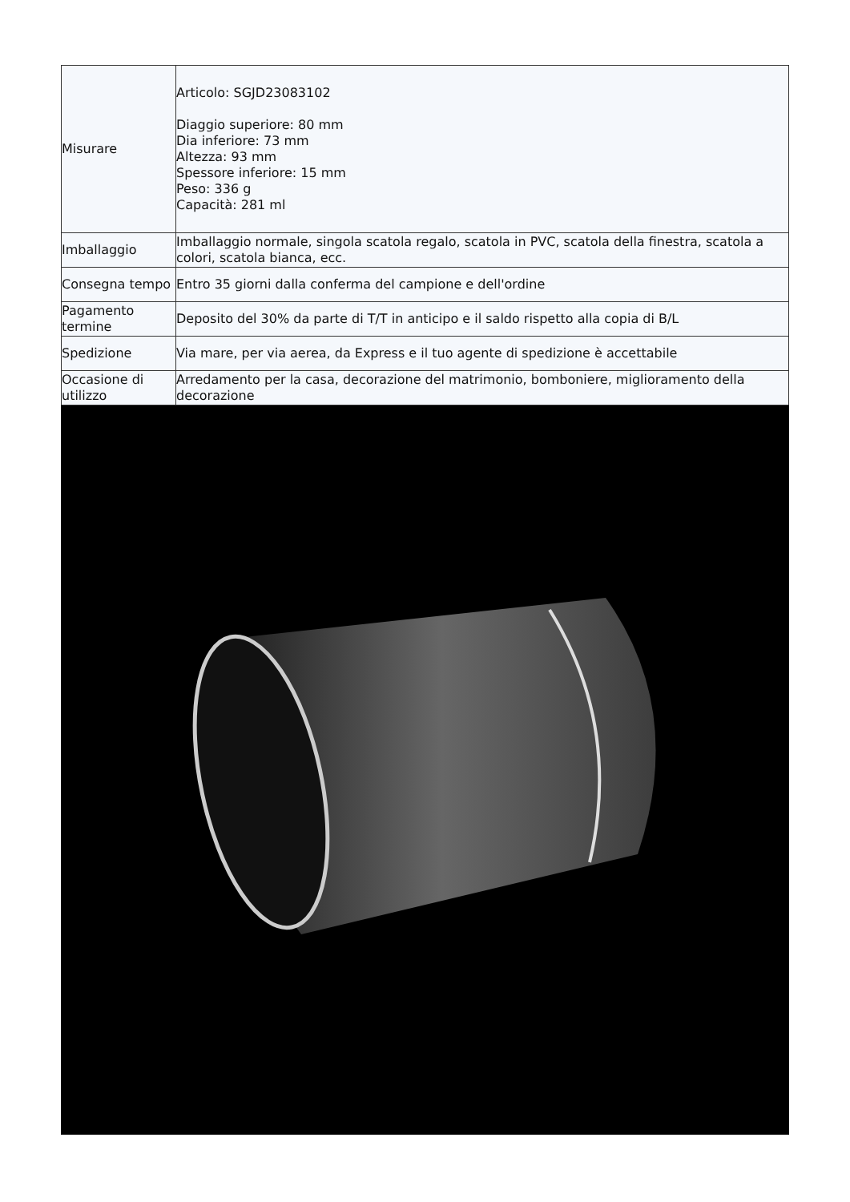| Misurare | Articolo: SGJD23083102 Diaggio superiore: 80 mm Dia inferiore: 73 mm Altezza: 93 mm Spessore inferiore: 15 mm Peso: 336 g Capacità: 281 ml |
| Imballaggio | Imballaggio normale, singola scatola regalo, scatola in PVC, scatola della finestra, scatola a colori, scatola bianca, ecc. |
| Consegna tempo | Entro 35 giorni dalla conferma del campione e dell'ordine |
| Pagamento termine | Deposito del 30% da parte di T/T in anticipo e il saldo rispetto alla copia di B/L |
| Spedizione | Via mare, per via aerea, da Express e il tuo agente di spedizione è accettabile |
| Occasione di utilizzo | Arredamento per la casa, decorazione del matrimonio, bomboniere, miglioramento della decorazione |